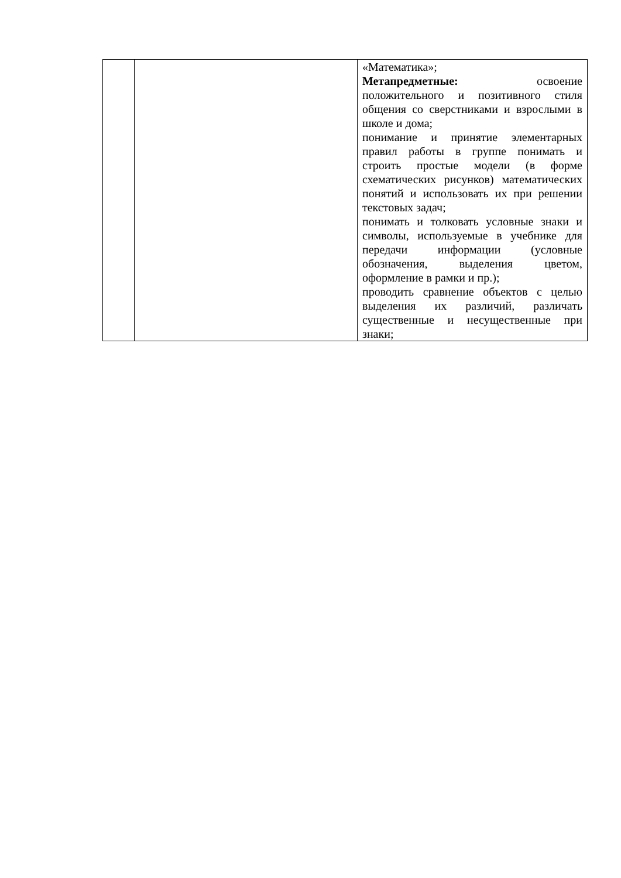| | | «Математика»; Метапредметные: освоение положительного и позитивного стиля общения со сверстниками и взрослыми в школе и дома; понимание и принятие элементарных правил работы в группе понимать и строить простые модели (в форме схематических рисунков) математических понятий и использовать их при решении текстовых задач; понимать и толковать условные знаки и символы, используемые в учебнике для передачи информации (условные обозначения, выделения цветом, оформление в рамки и пр.); проводить сравнение объектов с целью выделения их различий, различать существенные и несущественные при знаки; |